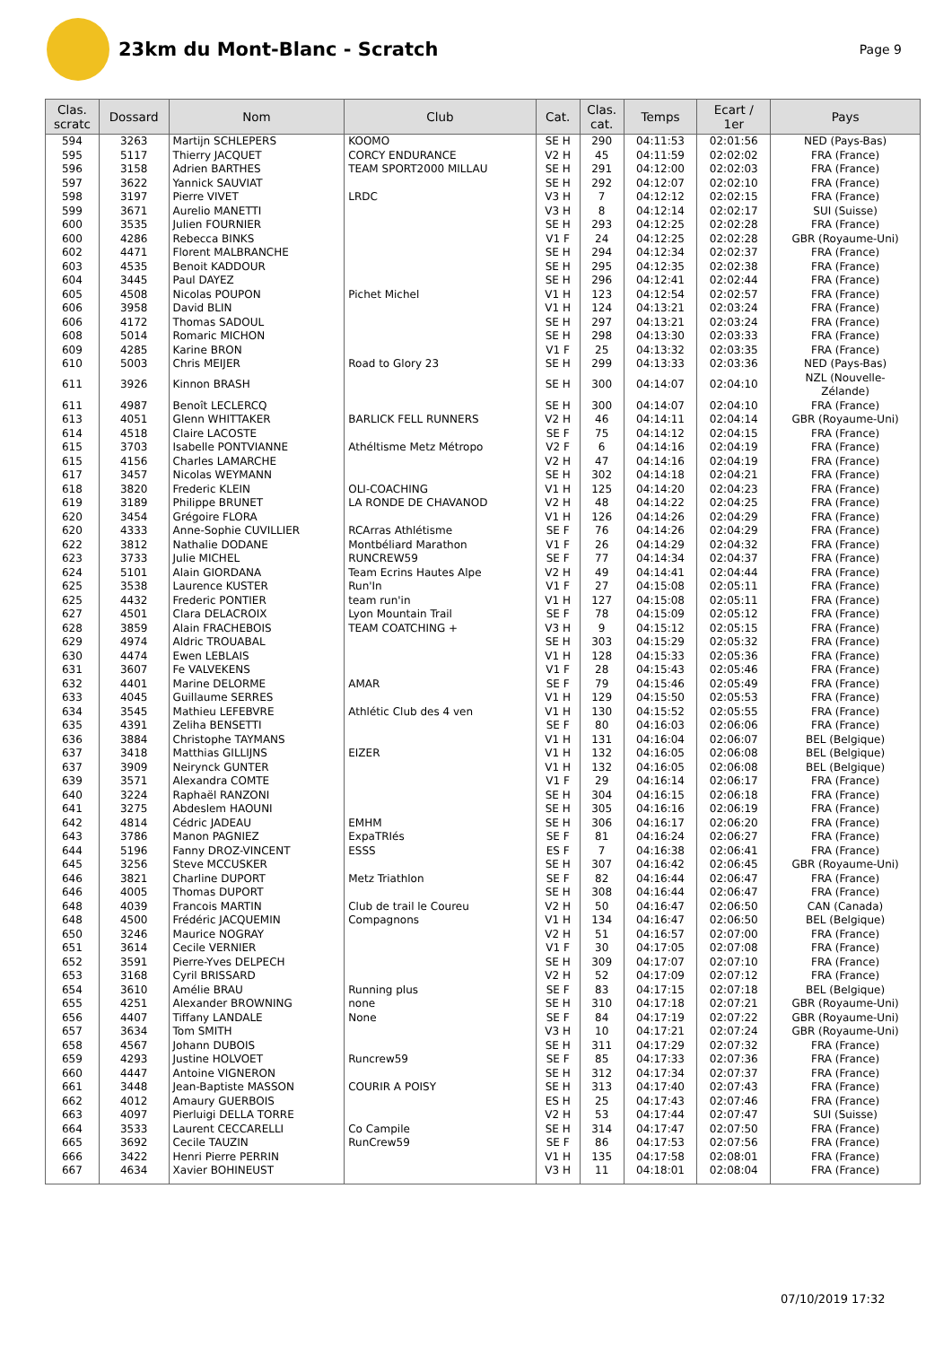23km du Mont-Blanc - Scratch
Page 9
| Clas. scratc | Dossard | Nom | Club | Cat. | Clas. cat. | Temps | Ecart / 1er | Pays |
| --- | --- | --- | --- | --- | --- | --- | --- | --- |
| 594 | 3263 | Martijn SCHLEPERS | KOOMO | SE H | 290 | 04:11:53 | 02:01:56 | NED (Pays-Bas) |
| 595 | 5117 | Thierry JACQUET | CORCY ENDURANCE | V2 H | 45 | 04:11:59 | 02:02:02 | FRA (France) |
| 596 | 3158 | Adrien BARTHES | TEAM SPORT2000 MILLAU | SE H | 291 | 04:12:00 | 02:02:03 | FRA (France) |
| 597 | 3622 | Yannick SAUVIAT | | SE H | 292 | 04:12:07 | 02:02:10 | FRA (France) |
| 598 | 3197 | Pierre VIVET | LRDC | V3 H | 7 | 04:12:12 | 02:02:15 | FRA (France) |
| 599 | 3671 | Aurelio MANETTI | | V3 H | 8 | 04:12:14 | 02:02:17 | SUI (Suisse) |
| 600 | 3535 | Julien FOURNIER | | SE H | 293 | 04:12:25 | 02:02:28 | FRA (France) |
| 600 | 4286 | Rebecca BINKS | | V1 F | 24 | 04:12:25 | 02:02:28 | GBR (Royaume-Uni) |
| 602 | 4471 | Florent MALBRANCHE | | SE H | 294 | 04:12:34 | 02:02:37 | FRA (France) |
| 603 | 4535 | Benoit KADDOUR | | SE H | 295 | 04:12:35 | 02:02:38 | FRA (France) |
| 604 | 3445 | Paul DAYEZ | | SE H | 296 | 04:12:41 | 02:02:44 | FRA (France) |
| 605 | 4508 | Nicolas POUPON | Pichet Michel | V1 H | 123 | 04:12:54 | 02:02:57 | FRA (France) |
| 606 | 3958 | David BLIN | | V1 H | 124 | 04:13:21 | 02:03:24 | FRA (France) |
| 606 | 4172 | Thomas SADOUL | | SE H | 297 | 04:13:21 | 02:03:24 | FRA (France) |
| 608 | 5014 | Romaric MICHON | | SE H | 298 | 04:13:30 | 02:03:33 | FRA (France) |
| 609 | 4285 | Karine BRON | | V1 F | 25 | 04:13:32 | 02:03:35 | FRA (France) |
| 610 | 5003 | Chris MEIJER | Road to Glory 23 | SE H | 299 | 04:13:33 | 02:03:36 | NED (Pays-Bas) |
| 611 | 3926 | Kinnon BRASH | | SE H | 300 | 04:14:07 | 02:04:10 | NZL (Nouvelle- Zélande) |
| 611 | 4987 | Benoît LECLERCQ | | SE H | 300 | 04:14:07 | 02:04:10 | FRA (France) |
| 613 | 4051 | Glenn WHITTAKER | BARLICK FELL RUNNERS | V2 H | 46 | 04:14:11 | 02:04:14 | GBR (Royaume-Uni) |
| 614 | 4518 | Claire LACOSTE | | SE F | 75 | 04:14:12 | 02:04:15 | FRA (France) |
| 615 | 3703 | Isabelle PONTVIANNE | Athéltisme Metz Métropo | V2 F | 6 | 04:14:16 | 02:04:19 | FRA (France) |
| 615 | 4156 | Charles LAMARCHE | | V2 H | 47 | 04:14:16 | 02:04:19 | FRA (France) |
| 617 | 3457 | Nicolas WEYMANN | | SE H | 302 | 04:14:18 | 02:04:21 | FRA (France) |
| 618 | 3820 | Frederic KLEIN | OLI-COACHING | V1 H | 125 | 04:14:20 | 02:04:23 | FRA (France) |
| 619 | 3189 | Philippe BRUNET | LA RONDE DE CHAVANOD | V2 H | 48 | 04:14:22 | 02:04:25 | FRA (France) |
| 620 | 3454 | Grégoire FLORA | | V1 H | 126 | 04:14:26 | 02:04:29 | FRA (France) |
| 620 | 4333 | Anne-Sophie CUVILLIER | RCArras Athlétisme | SE F | 76 | 04:14:26 | 02:04:29 | FRA (France) |
| 622 | 3812 | Nathalie DODANE | Montbéliard Marathon | V1 F | 26 | 04:14:29 | 02:04:32 | FRA (France) |
| 623 | 3733 | Julie MICHEL | RUNCREW59 | SE F | 77 | 04:14:34 | 02:04:37 | FRA (France) |
| 624 | 5101 | Alain GIORDANA | Team Ecrins Hautes Alpe | V2 H | 49 | 04:14:41 | 02:04:44 | FRA (France) |
| 625 | 3538 | Laurence KUSTER | Run'In | V1 F | 27 | 04:15:08 | 02:05:11 | FRA (France) |
| 625 | 4432 | Frederic PONTIER | team run'in | V1 H | 127 | 04:15:08 | 02:05:11 | FRA (France) |
| 627 | 4501 | Clara DELACROIX | Lyon Mountain Trail | SE F | 78 | 04:15:09 | 02:05:12 | FRA (France) |
| 628 | 3859 | Alain FRACHEBOIS | TEAM COATCHING + | V3 H | 9 | 04:15:12 | 02:05:15 | FRA (France) |
| 629 | 4974 | Aldric TROUABAL | | SE H | 303 | 04:15:29 | 02:05:32 | FRA (France) |
| 630 | 4474 | Ewen LEBLAIS | | V1 H | 128 | 04:15:33 | 02:05:36 | FRA (France) |
| 631 | 3607 | Fe VALVEKENS | | V1 F | 28 | 04:15:43 | 02:05:46 | FRA (France) |
| 632 | 4401 | Marine DELORME | AMAR | SE F | 79 | 04:15:46 | 02:05:49 | FRA (France) |
| 633 | 4045 | Guillaume SERRES | | V1 H | 129 | 04:15:50 | 02:05:53 | FRA (France) |
| 634 | 3545 | Mathieu LEFEBVRE | Athlétic Club des 4 ven | V1 H | 130 | 04:15:52 | 02:05:55 | FRA (France) |
| 635 | 4391 | Zeliha BENSETTI | | SE F | 80 | 04:16:03 | 02:06:06 | FRA (France) |
| 636 | 3884 | Christophe TAYMANS | | V1 H | 131 | 04:16:04 | 02:06:07 | BEL (Belgique) |
| 637 | 3418 | Matthias GILLIJNS | EIZER | V1 H | 132 | 04:16:05 | 02:06:08 | BEL (Belgique) |
| 637 | 3909 | Neirynck GUNTER | | V1 H | 132 | 04:16:05 | 02:06:08 | BEL (Belgique) |
| 639 | 3571 | Alexandra COMTE | | V1 F | 29 | 04:16:14 | 02:06:17 | FRA (France) |
| 640 | 3224 | Raphaël RANZONI | | SE H | 304 | 04:16:15 | 02:06:18 | FRA (France) |
| 641 | 3275 | Abdeslem HAOUNI | | SE H | 305 | 04:16:16 | 02:06:19 | FRA (France) |
| 642 | 4814 | Cédric JADEAU | EMHM | SE H | 306 | 04:16:17 | 02:06:20 | FRA (France) |
| 643 | 3786 | Manon PAGNIEZ | ExpaTRIés | SE F | 81 | 04:16:24 | 02:06:27 | FRA (France) |
| 644 | 5196 | Fanny DROZ-VINCENT | ESSS | ES F | 7 | 04:16:38 | 02:06:41 | FRA (France) |
| 645 | 3256 | Steve MCCUSKER | | SE H | 307 | 04:16:42 | 02:06:45 | GBR (Royaume-Uni) |
| 646 | 3821 | Charline DUPORT | Metz Triathlon | SE F | 82 | 04:16:44 | 02:06:47 | FRA (France) |
| 646 | 4005 | Thomas DUPORT | | SE H | 308 | 04:16:44 | 02:06:47 | FRA (France) |
| 648 | 4039 | Francois MARTIN | Club de trail le Coureu | V2 H | 50 | 04:16:47 | 02:06:50 | CAN (Canada) |
| 648 | 4500 | Frédéric JACQUEMIN | Compagnons | V1 H | 134 | 04:16:47 | 02:06:50 | BEL (Belgique) |
| 650 | 3246 | Maurice NOGRAY | | V2 H | 51 | 04:16:57 | 02:07:00 | FRA (France) |
| 651 | 3614 | Cecile VERNIER | | V1 F | 30 | 04:17:05 | 02:07:08 | FRA (France) |
| 652 | 3591 | Pierre-Yves DELPECH | | SE H | 309 | 04:17:07 | 02:07:10 | FRA (France) |
| 653 | 3168 | Cyril BRISSARD | | V2 H | 52 | 04:17:09 | 02:07:12 | FRA (France) |
| 654 | 3610 | Amélie BRAU | Running plus | SE F | 83 | 04:17:15 | 02:07:18 | BEL (Belgique) |
| 655 | 4251 | Alexander BROWNING | none | SE H | 310 | 04:17:18 | 02:07:21 | GBR (Royaume-Uni) |
| 656 | 4407 | Tiffany LANDALE | None | SE F | 84 | 04:17:19 | 02:07:22 | GBR (Royaume-Uni) |
| 657 | 3634 | Tom SMITH | | V3 H | 10 | 04:17:21 | 02:07:24 | GBR (Royaume-Uni) |
| 658 | 4567 | Johann DUBOIS | | SE H | 311 | 04:17:29 | 02:07:32 | FRA (France) |
| 659 | 4293 | Justine HOLVOET | Runcrew59 | SE F | 85 | 04:17:33 | 02:07:36 | FRA (France) |
| 660 | 4447 | Antoine VIGNERON | | SE H | 312 | 04:17:34 | 02:07:37 | FRA (France) |
| 661 | 3448 | Jean-Baptiste MASSON | COURIR A POISY | SE H | 313 | 04:17:40 | 02:07:43 | FRA (France) |
| 662 | 4012 | Amaury GUERBOIS | | ES H | 25 | 04:17:43 | 02:07:46 | FRA (France) |
| 663 | 4097 | Pierluigi DELLA TORRE | | V2 H | 53 | 04:17:44 | 02:07:47 | SUI (Suisse) |
| 664 | 3533 | Laurent CECCARELLI | Co Campile | SE H | 314 | 04:17:47 | 02:07:50 | FRA (France) |
| 665 | 3692 | Cecile TAUZIN | RunCrew59 | SE F | 86 | 04:17:53 | 02:07:56 | FRA (France) |
| 666 | 3422 | Henri Pierre PERRIN | | V1 H | 135 | 04:17:58 | 02:08:01 | FRA (France) |
| 667 | 4634 | Xavier BOHINEUST | | V3 H | 11 | 04:18:01 | 02:08:04 | FRA (France) |
07/10/2019 17:32